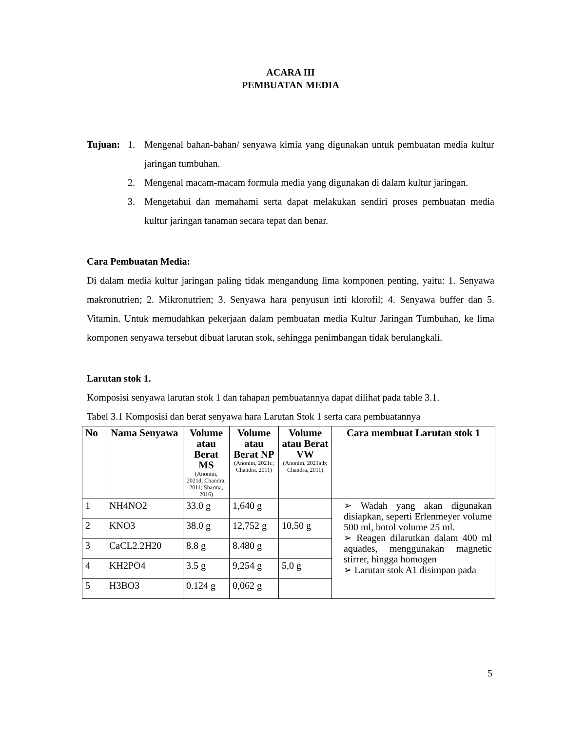ACARA III
PEMBUATAN MEDIA
Tujuan: 1. Mengenal bahan-bahan/ senyawa kimia yang digunakan untuk pembuatan media kultur jaringan tumbuhan.
2. Mengenal macam-macam formula media yang digunakan di dalam kultur jaringan.
3. Mengetahui dan memahami serta dapat melakukan sendiri proses pembuatan media kultur jaringan tanaman secara tepat dan benar.
Cara Pembuatan Media:
Di dalam media kultur jaringan paling tidak mengandung lima komponen penting, yaitu: 1. Senyawa makronutrien; 2. Mikronutrien; 3. Senyawa hara penyusun inti klorofil; 4. Senyawa buffer dan 5. Vitamin. Untuk memudahkan pekerjaan dalam pembuatan media Kultur Jaringan Tumbuhan, ke lima komponen senyawa tersebut dibuat larutan stok, sehingga penimbangan tidak berulangkali.
Larutan stok 1.
Komposisi senyawa larutan stok 1 dan tahapan pembuatannya dapat dilihat pada table 3.1.
Tabel 3.1 Komposisi dan berat senyawa hara Larutan Stok 1 serta cara pembuatannya
| No | Nama Senyawa | Volume atau Berat MS (Anonim, 2021d; Chandra, 2011; Sharma, 2016) | Volume atau Berat NP (Anonim, 2021c; Chandra, 2011) | Volume atau Berat VW (Anonim, 2021a,b; Chandra, 2011) | Cara membuat Larutan stok 1 |
| --- | --- | --- | --- | --- | --- |
| 1 | NH4NO2 | 33.0 g | 1,640 g | | ➢ Wadah yang akan digunakan disiapkan, seperti Erlenmeyer volume 500 ml, botol volume 25 ml. ➢ Reagen dilarutkan dalam 400 ml aquades, menggunakan magnetic stirrer, hingga homogen ➢ Larutan stok A1 disimpan pada |
| 2 | KNO3 | 38.0 g | 12,752 g | 10,50 g | |
| 3 | CaCL2.2H20 | 8.8 g | 8.480 g | | |
| 4 | KH2PO4 | 3.5 g | 9,254 g | 5,0 g | |
| 5 | H3BO3 | 0.124 g | 0,062 g | | |
5